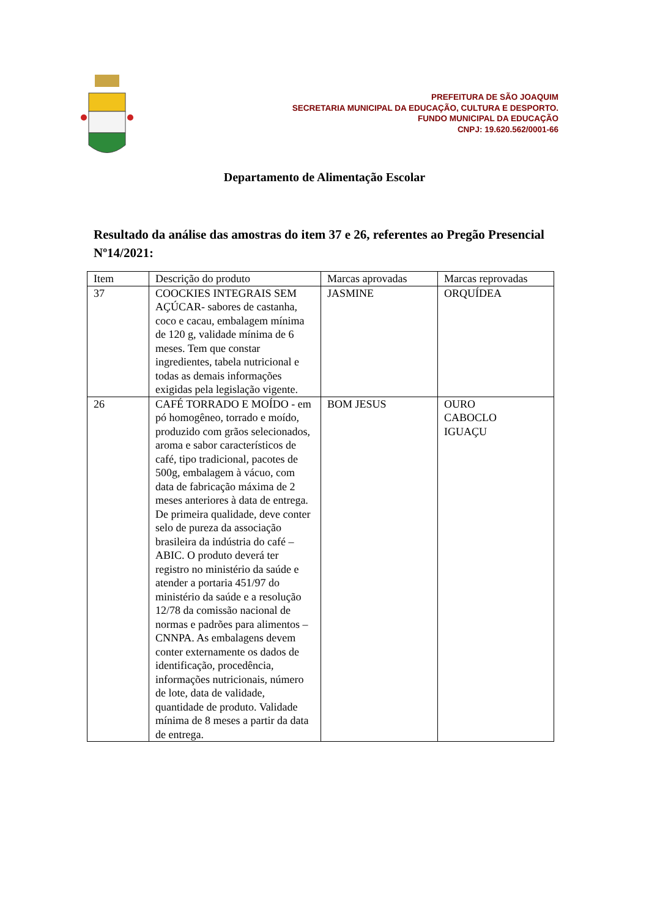PREFEITURA DE SÃO JOAQUIM
SECRETARIA MUNICIPAL DA EDUCAÇÃO, CULTURA E DESPORTO.
FUNDO MUNICIPAL DA EDUCAÇÃO
CNPJ: 19.620.562/0001-66
Departamento de Alimentação Escolar
Resultado da análise das amostras do item 37 e 26, referentes ao Pregão Presencial Nº14/2021:
| Item | Descrição do produto | Marcas aprovadas | Marcas reprovadas |
| --- | --- | --- | --- |
| 37 | COOCKIES INTEGRAIS SEM AÇÚCAR- sabores de castanha, coco e cacau, embalagem mínima de 120 g, validade mínima de 6 meses. Tem que constar ingredientes, tabela nutricional e todas as demais informações exigidas pela legislação vigente. | JASMINE | ORQUÍDEA |
| 26 | CAFÉ TORRADO E MOÍDO - em pó homogêneo, torrado e moído, produzido com grãos selecionados, aroma e sabor característicos de café, tipo tradicional, pacotes de 500g, embalagem à vácuo, com data de fabricação máxima de 2 meses anteriores à data de entrega. De primeira qualidade, deve conter selo de pureza da associação brasileira da indústria do café – ABIC. O produto deverá ter registro no ministério da saúde e atender a portaria 451/97 do ministério da saúde e a resolução 12/78 da comissão nacional de normas e padrões para alimentos – CNNPA. As embalagens devem conter externamente os dados de identificação, procedência, informações nutricionais, número de lote, data de validade, quantidade de produto. Validade mínima de 8 meses a partir da data de entrega. | BOM JESUS | OURO CABOCLO IGUAÇU |